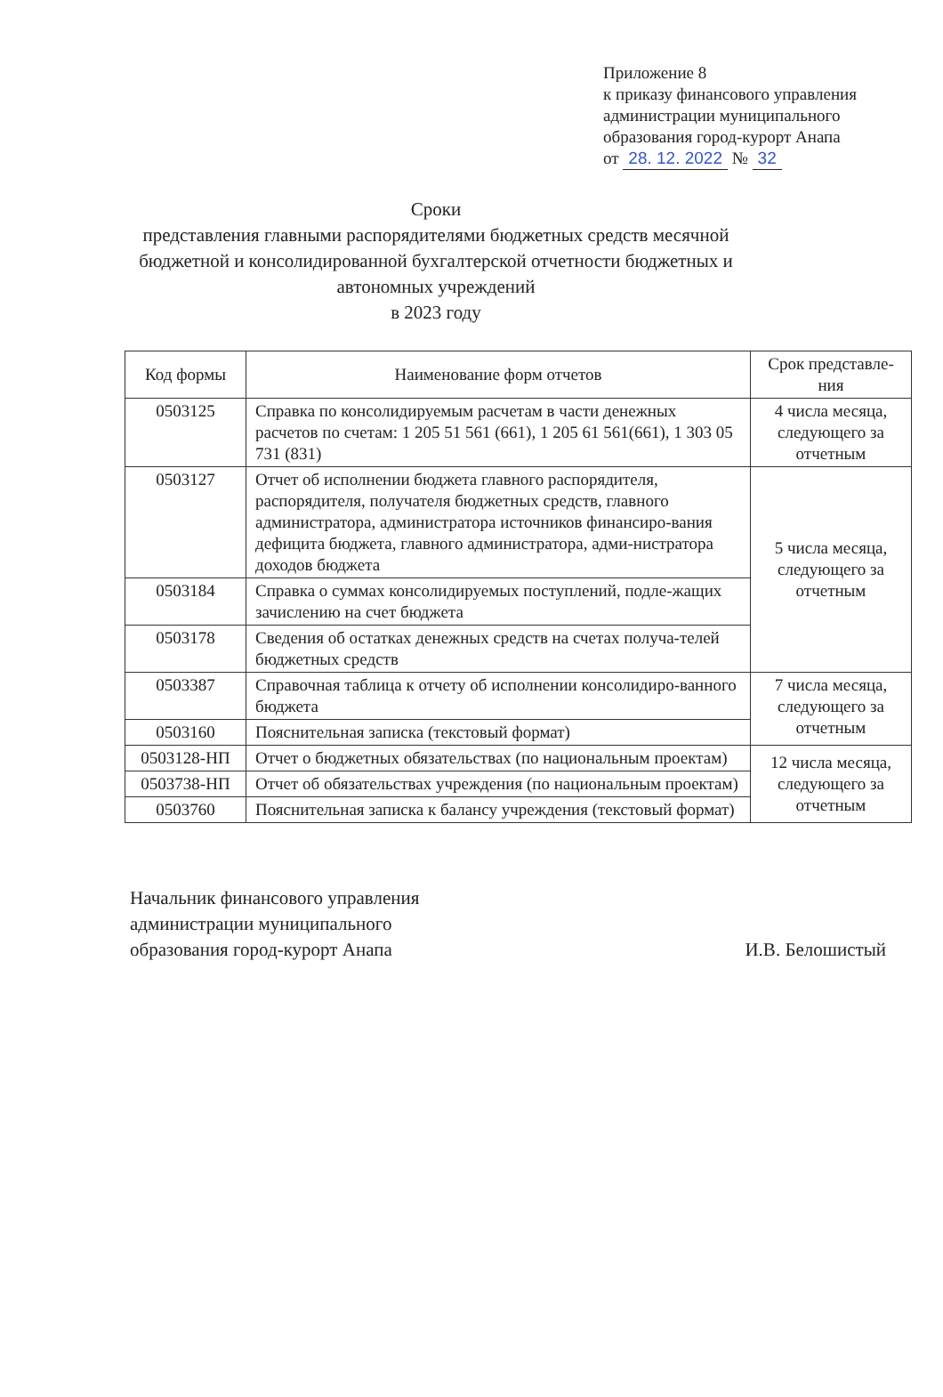Приложение 8
к приказу финансового управления
администрации муниципального
образования город-курорт Анапа
от 28. 12. 2022 № 32
Сроки
представления главными распорядителями бюджетных средств месячной бюджетной и консолидированной бухгалтерской отчетности бюджетных и автономных учреждений
в 2023 году
| Код формы | Наименование форм отчетов | Срок представле-ния |
| --- | --- | --- |
| 0503125 | Справка по консолидируемым расчетам в части денежных расчетов по счетам: 1 205 51 561 (661), 1 205 61 561(661), 1 303 05 731 (831) | 4 числа месяца, следующего за отчетным |
| 0503127 | Отчет об исполнении бюджета главного распорядителя, распорядителя, получателя бюджетных средств, главного администратора, администратора источников финансиро-вания дефицита бюджета, главного администратора, адми-нистратора доходов бюджета | 5 числа месяца, следующего за отчетным |
| 0503184 | Справка о суммах консолидируемых поступлений, подле-жащих зачислению на счет бюджета | |
| 0503178 | Сведения об остатках денежных средств на счетах получа-телей бюджетных средств | |
| 0503387 | Справочная таблица к отчету об исполнении консолидиро-ванного бюджета | 7 числа месяца, следующего за отчетным |
| 0503160 | Пояснительная записка (текстовый формат) | |
| 0503128-НП | Отчет о бюджетных обязательствах (по национальным проектам) | 12 числа месяца, следующего за отчетным |
| 0503738-НП | Отчет об обязательствах учреждения (по национальным проектам) | |
| 0503760 | Пояснительная записка к балансу учреждения (текстовый формат) | |
Начальник финансового управления
администрации муниципального
образования город-курорт Анапа
И.В. Белошистый